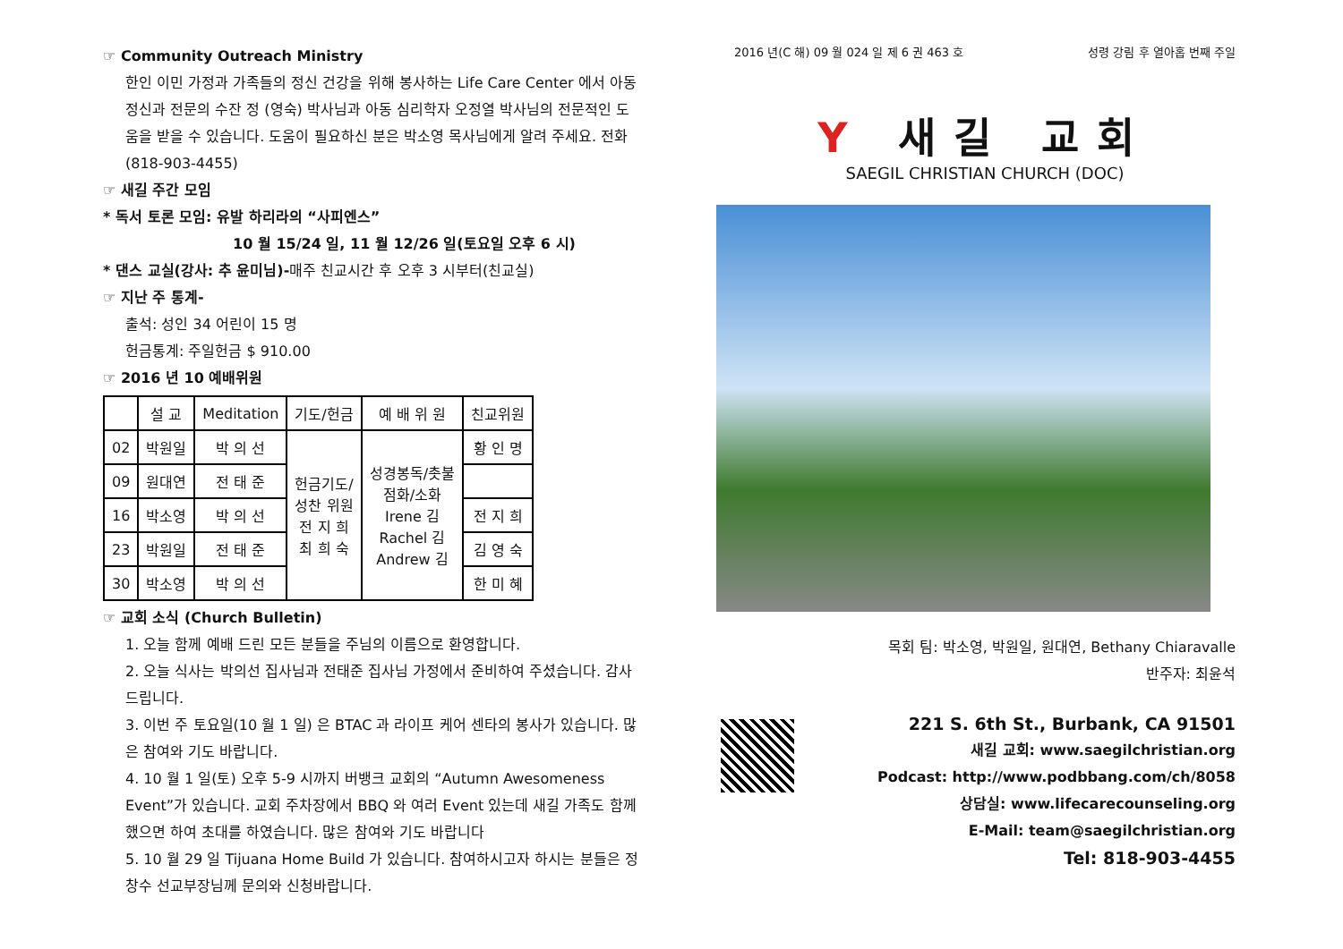☞ Community Outreach Ministry
한인 이민 가정과 가족들의 정신 건강을 위해 봉사하는 Life Care Center 에서 아동 정신과 전문의 수잔 정 (영숙) 박사님과 아동 심리학자 오정열 박사님의 전문적인 도움을 받을 수 있습니다. 도움이 필요하신 분은 박소영 목사님에게 알려 주세요. 전화 (818-903-4455)
☞ 새길 주간 모임
* 독서 토론 모임: 유발 하리라의 “사피엔스”
10 월 15/24 일, 11 월 12/26 일(토요일 오후 6 시)
* 댄스 교실(강사: 추 윤미님)-매주 친교시간 후 오후 3 시부터(친교실)
☞ 지난 주 통계-
출석: 성인 34 어린이 15 명
헌금통계: 주일헌금 $ 910.00
☞ 2016 년 10 예배위원
| | 설 교 | Meditation | 기도/헌금 | 예 배 위 원 | 친교위원 |
| 02 | 박원일 | 박 의 선 | 헌금기도/ 성찬 위원 전 지 희 최 희 숙 | 성경봉독/촛불 점화/소화 Irene 김 Rachel 김 Andrew 김 | 황 인 명 |
| 09 | 원대연 | 전 태 준 | | | |
| 16 | 박소영 | 박 의 선 | | | 전 지 희 |
| 23 | 박원일 | 전 태 준 | | | 김 영 숙 |
| 30 | 박소영 | 박 의 선 | | | 한 미 혜 |
☞ 교회 소식 (Church Bulletin)
1. 오늘 함께 예배 드린 모든 분들을 주님의 이름으로 환영합니다.
2. 오늘 식사는 박의선 집사님과 전태준 집사님 가정에서 준비하여 주셨습니다. 감사 드립니다.
3. 이번 주 토요일(10 월 1 일) 은 BTAC 과 라이프 케어 센타의 봉사가 있습니다. 많은 참여와 기도 바랍니다.
4. 10 월 1 일(토) 오후 5-9 시까지 버뱅크 교회의 “Autumn Awesomeness Event”가 있습니다. 교회 주차장에서 BBQ 와 여러 Event 있는데 새길 가족도 함께했으면 하여 초대를 하였습니다. 많은 참여와 기도 바랍니다
5. 10 월 29 일 Tijuana Home Build 가 있습니다. 참여하시고자 하시는 분들은 정창수 선교부장님께 문의와 신청바랍니다.
2016 년(C 해) 09 월 024 일 제 6 권 463 호 성령 강림 후 열아홉 번째 주일
Y 새길 교회
SAEGIL CHRISTIAN CHURCH (DOC)
목회 팀: 박소영, 박원일, 원대연, Bethany Chiaravalle
반주자: 최윤석
221 S. 6th St., Burbank, CA 91501
새길 교회: www.saegilchristian.org
Podcast: http://www.podbbang.com/ch/8058
상담실: www.lifecarecounseling.org
E-Mail: team@saegilchristian.org
Tel: 818-903-4455